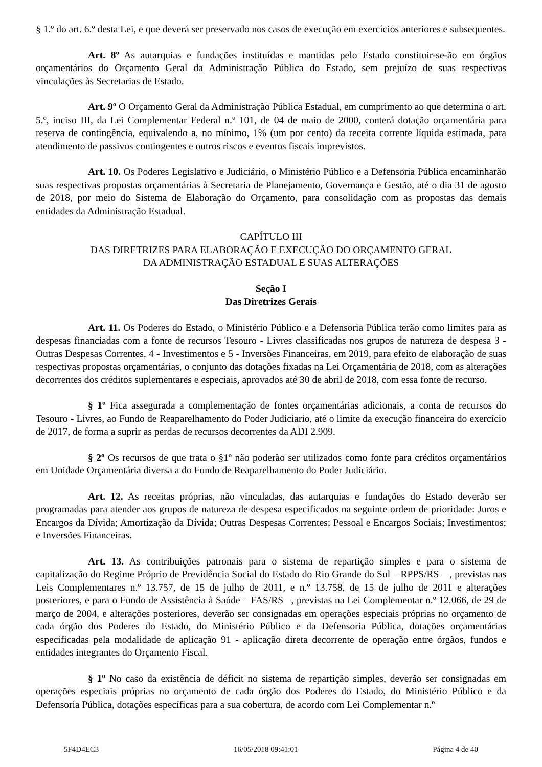§ 1.º do art. 6.º desta Lei, e que deverá ser preservado nos casos de execução em exercícios anteriores e subsequentes.
Art. 8º As autarquias e fundações instituídas e mantidas pelo Estado constituir-se-ão em órgãos orçamentários do Orçamento Geral da Administração Pública do Estado, sem prejuízo de suas respectivas vinculações às Secretarias de Estado.
Art. 9º O Orçamento Geral da Administração Pública Estadual, em cumprimento ao que determina o art. 5.º, inciso III, da Lei Complementar Federal n.º 101, de 04 de maio de 2000, conterá dotação orçamentária para reserva de contingência, equivalendo a, no mínimo, 1% (um por cento) da receita corrente líquida estimada, para atendimento de passivos contingentes e outros riscos e eventos fiscais imprevistos.
Art. 10. Os Poderes Legislativo e Judiciário, o Ministério Público e a Defensoria Pública encaminharão suas respectivas propostas orçamentárias à Secretaria de Planejamento, Governança e Gestão, até o dia 31 de agosto de 2018, por meio do Sistema de Elaboração do Orçamento, para consolidação com as propostas das demais entidades da Administração Estadual.
CAPÍTULO III
DAS DIRETRIZES PARA ELABORAÇÃO E EXECUÇÃO DO ORÇAMENTO GERAL
DA ADMINISTRAÇÃO ESTADUAL E SUAS ALTERAÇÕES
Seção I
Das Diretrizes Gerais
Art. 11. Os Poderes do Estado, o Ministério Público e a Defensoria Pública terão como limites para as despesas financiadas com a fonte de recursos Tesouro - Livres classificadas nos grupos de natureza de despesa 3 - Outras Despesas Correntes, 4 - Investimentos e 5 - Inversões Financeiras, em 2019, para efeito de elaboração de suas respectivas propostas orçamentárias, o conjunto das dotações fixadas na Lei Orçamentária de 2018, com as alterações decorrentes dos créditos suplementares e especiais, aprovados até 30 de abril de 2018, com essa fonte de recurso.
§ 1º Fica assegurada a complementação de fontes orçamentárias adicionais, a conta de recursos do Tesouro - Livres, ao Fundo de Reaparelhamento do Poder Judiciario, até o limite da execução financeira do exercício de 2017, de forma a suprir as perdas de recursos decorrentes da ADI 2.909.
§ 2º Os recursos de que trata o §1º não poderão ser utilizados como fonte para créditos orçamentários em Unidade Orçamentária diversa a do Fundo de Reaparelhamento do Poder Judiciário.
Art. 12. As receitas próprias, não vinculadas, das autarquias e fundações do Estado deverão ser programadas para atender aos grupos de natureza de despesa especificados na seguinte ordem de prioridade: Juros e Encargos da Dívida; Amortização da Dívida; Outras Despesas Correntes; Pessoal e Encargos Sociais; Investimentos; e Inversões Financeiras.
Art. 13. As contribuições patronais para o sistema de repartição simples e para o sistema de capitalização do Regime Próprio de Previdência Social do Estado do Rio Grande do Sul – RPPS/RS – , previstas nas Leis Complementares n.º 13.757, de 15 de julho de 2011, e n.º 13.758, de 15 de julho de 2011 e alterações posteriores, e para o Fundo de Assistência à Saúde – FAS/RS –, previstas na Lei Complementar n.º 12.066, de 29 de março de 2004, e alterações posteriores, deverão ser consignadas em operações especiais próprias no orçamento de cada órgão dos Poderes do Estado, do Ministério Público e da Defensoria Pública, dotações orçamentárias especificadas pela modalidade de aplicação 91 - aplicação direta decorrente de operação entre órgãos, fundos e entidades integrantes do Orçamento Fiscal.
§ 1º No caso da existência de déficit no sistema de repartição simples, deverão ser consignadas em operações especiais próprias no orçamento de cada órgão dos Poderes do Estado, do Ministério Público e da Defensoria Pública, dotações específicas para a sua cobertura, de acordo com Lei Complementar n.º
5F4D4EC3 16/05/2018 09:41:01 Página 4 de 40